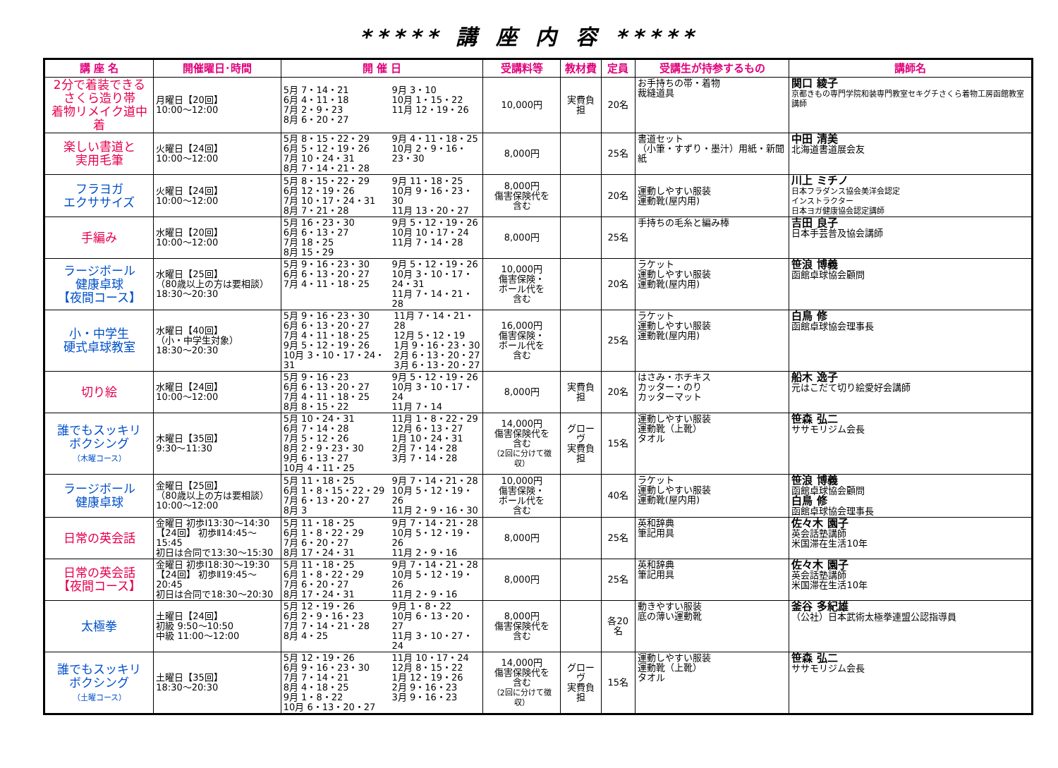***** 講 座 内 容 *****
| 講 座 名 | 開催曜日･時間 | 開 催 日 | 受講料等 | 教材費 | 定員 | 受講生が持参するもの | 講師名 |
| --- | --- | --- | --- | --- | --- | --- | --- |
| 2分で着装できる さくら造り帯 着物リメイク道中着 | 月曜日【20回】 10:00～12:00 | 5月 7・14・21 6月 4・11・18 7月 2・9・23 8月 6・20・27 9月 3・10 10月 1・15・22 11月 12・19・26 | 10,000円 | 実費負担 | 20名 | お手持ちの帯・着物 裁縫道具 | 関口 綾子 京都きもの専門学院和装専門教室セキグチさくら着物工房函館教室講師 |
| 楽しい書道と 実用毛筆 | 火曜日【24回】 10:00～12:00 | 5月 8・15・22・29 6月 5・12・19・26 7月 10・24・31 8月 7・14・21・28 9月 4・11・18・25 10月 2・9・16・23・30 | 8,000円 | | 25名 | 書道セット （小筆・すずり・墨汁）用紙・新聞紙 | 中田 清美 北海道書道展会友 |
| フラヨガ エクササイズ | 火曜日【24回】 10:00～12:00 | 5月 8・15・22・29 6月 12・19・26 7月 10・17・24・31 8月 7・21・28 9月 11・18・25 10月 9・16・23・30 11月 13・20・27 | 8,000円 傷害保険代を 含む | | 20名 | 運動しやすい服装 運動靴(屋内用) | 川上 ミチノ 日本フラダンス協会美洋会認定 インストラクター 日本ヨガ健康協会認定講師 |
| 手編み | 水曜日【20回】 10:00～12:00 | 5月 16・23・30 6月 6・13・27 7月 18・25 8月 15・29 9月 5・12・19・26 10月 10・17・24 11月 7・14・28 | 8,000円 | | 25名 | 手持ちの毛糸と編み棒 | 吉田 良子 日本手芸普及協会講師 |
| ラージボール 健康卓球 【夜間コース】 | 水曜日【25回】 （80歳以上の方は要相談） 18:30～20:30 | 5月 9・16・23・30 6月 6・13・20・27 7月 4・11・18・25 9月 5・12・19・26 10月 3・10・17・24・31 11月 7・14・21・28 | 10,000円 傷害保険・ ボール代を 含む | | 20名 | ラケット 運動しやすい服装 運動靴(屋内用) | 笹浪 博義 函館卓球協会顧問 |
| 小・中学生 硬式卓球教室 | 水曜日【40回】 （小・中学生対象） 18:30～20:30 | 5月 9・16・23・30 6月 6・13・20・27 7月 4・11・18・25 9月 5・12・19・26 10月 3・10・17・24・31 11月 7・14・21・28 12月 5・12・19 1月 9・16・23・30 2月 6・13・20・27 3月 6・13・20・27 | 16,000円 傷害保険・ ボール代を 含む | | 25名 | ラケット 運動しやすい服装 運動靴(屋内用) | 白鳥 修 函館卓球協会理事長 |
| 切り絵 | 水曜日【24回】 10:00～12:00 | 5月 9・16・23 6月 6・13・20・27 7月 4・11・18・25 8月 8・15・22 9月 5・12・19・26 10月 3・10・17・24 11月 7・14 | 8,000円 | 実費負担 | 20名 | はさみ・ホチキス カッター・のり カッターマット | 船木 逸子 元はこだて切り絵愛好会講師 |
| 誰でもスッキリ ボクシング （木曜コース） | 木曜日【35回】 9:30～11:30 | 5月 10・24・31 6月 7・14・28 7月 5・12・26 8月 2・9・23・30 9月 6・13・27 10月 4・11・25 11月 1・8・22・29 12月 6・13・27 1月 10・24・31 2月 7・14・28 3月 7・14・28 | 14,000円 傷害保険代を 含む （2回に分けて徴収） | グローヴ 実費負担 | 15名 | 運動しやすい服装 運動靴（上靴） タオル | 笹森 弘二 ササモリジム会長 |
| ラージボール 健康卓球 | 金曜日【25回】 （80歳以上の方は要相談） 10:00～12:00 | 5月 11・18・25 6月 1・8・15・22・29 7月 6・13・20・27 8月 3 9月 7・14・21・28 10月 5・12・19・26 11月 2・9・16・30 | 10,000円 傷害保険・ ボール代を 含む | | 40名 | ラケット 運動しやすい服装 運動靴(屋内用) | 笹浪 博義 函館卓球協会顧問 白鳥 修 函館卓球協会理事長 |
| 日常の英会話 | 金曜日 初歩Ⅰ13:30～14:30 【24回】 初歩Ⅱ14:45～15:45 初日は合同で13:30～15:30 | 5月 11・18・25 6月 1・8・22・29 7月 6・20・27 8月 17・24・31 9月 7・14・21・28 10月 5・12・19・26 11月 2・9・16 | 8,000円 | | 25名 | 英和辞典 筆記用具 | 佐々木 園子 英会話塾講師 米国滞在生活10年 |
| 日常の英会話 【夜間コース】 | 金曜日 初歩Ⅰ18:30～19:30 【24回】 初歩Ⅱ19:45～20:45 初日は合同で18:30～20:30 | 5月 11・18・25 6月 1・8・22・29 7月 6・20・27 8月 17・24・31 9月 7・14・21・28 10月 5・12・19・26 11月 2・9・16 | 8,000円 | | 25名 | 英和辞典 筆記用具 | 佐々木 園子 英会話塾講師 米国滞在生活10年 |
| 太極拳 | 土曜日【24回】 初級 9:50～10:50 中級 11:00～12:00 | 5月 12・19・26 6月 2・9・16・23 7月 7・14・21・28 8月 4・25 9月 1・8・22 10月 6・13・20・27 11月 3・10・27・24 | 8,000円 傷害保険代を 含む | | 各20名 | 動きやすい服装 底の薄い運動靴 | 釜谷 多紀雄 （公社）日本武術太極拳連盟公認指導員 |
| 誰でもスッキリ ボクシング （土曜コース） | 土曜日【35回】 18:30～20:30 | 5月 12・19・26 6月 9・16・23・30 7月 7・14・21 8月 4・18・25 9月 1・8・22 10月 6・13・20・27 11月 10・17・24 12月 8・15・22 1月 12・19・26 2月 9・16・23 3月 9・16・23 | 14,000円 傷害保険代を 含む （2回に分けて徴収） | グローヴ 実費負担 | 15名 | 運動しやすい服装 運動靴（上靴） タオル | 笹森 弘二 ササモリジム会長 |